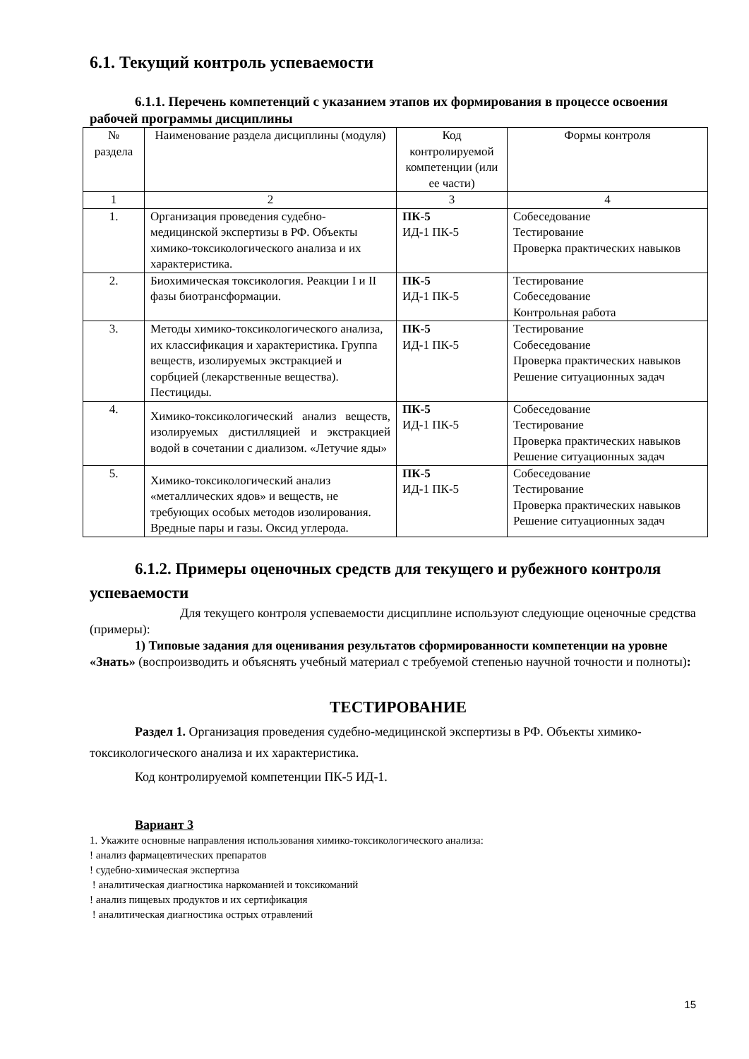6.1. Текущий контроль успеваемости
6.1.1. Перечень компетенций с указанием этапов их формирования в процессе освоения рабочей программы дисциплины
| № раздела | Наименование раздела дисциплины (модуля) | Код контролируемой компетенции (или ее части) | Формы контроля |
| 1 | 2 | 3 | 4 |
| 1. | Организация проведения судебно-медицинской экспертизы в РФ. Объекты химико-токсикологического анализа и их характеристика. | ПК-5 ИД-1 ПК-5 | Собеседование Тестирование Проверка практических навыков |
| 2. | Биохимическая токсикология. Реакции I и II фазы биотрансформации. | ПК-5 ИД-1 ПК-5 | Тестирование Собеседование Контрольная работа |
| 3. | Методы химико-токсикологического анализа, их классификация и характеристика. Группа веществ, изолируемых экстракцией и сорбцией (лекарственные вещества). Пестициды. | ПК-5 ИД-1 ПК-5 | Тестирование Собеседование Проверка практических навыков Решение ситуационных задач |
| 4. | Химико-токсикологический анализ веществ, изолируемых дистилляцией и экстракцией водой в сочетании с диализом. «Летучие яды» | ПК-5 ИД-1 ПК-5 | Собеседование Тестирование Проверка практических навыков Решение ситуационных задач |
| 5. | Химико-токсикологический анализ «металлических ядов» и веществ, не требующих особых методов изолирования. Вредные пары и газы. Оксид углерода. | ПК-5 ИД-1 ПК-5 | Собеседование Тестирование Проверка практических навыков Решение ситуационных задач |
6.1.2. Примеры оценочных средств для текущего и рубежного контроля успеваемости
Для текущего контроля успеваемости дисциплине используют следующие оценочные средства (примеры):
1) Типовые задания для оценивания результатов сформированности компетенции на уровне «Знать» (воспроизводить и объяснять учебный материал с требуемой степенью научной точности и полноты):
ТЕСТИРОВАНИЕ
Раздел 1. Организация проведения судебно-медицинской экспертизы в РФ. Объекты химико-токсикологического анализа и их характеристика.
Код контролируемой компетенции ПК-5 ИД-1.
Вариант 3
1. Укажите основные направления использования химико-токсикологического анализа:
! анализ фармацевтических препаратов
! судебно-химическая экспертиза
! аналитическая диагностика наркоманией и токсикоманий
! анализ пищевых продуктов и их сертификация
! аналитическая диагностика острых отравлений
15